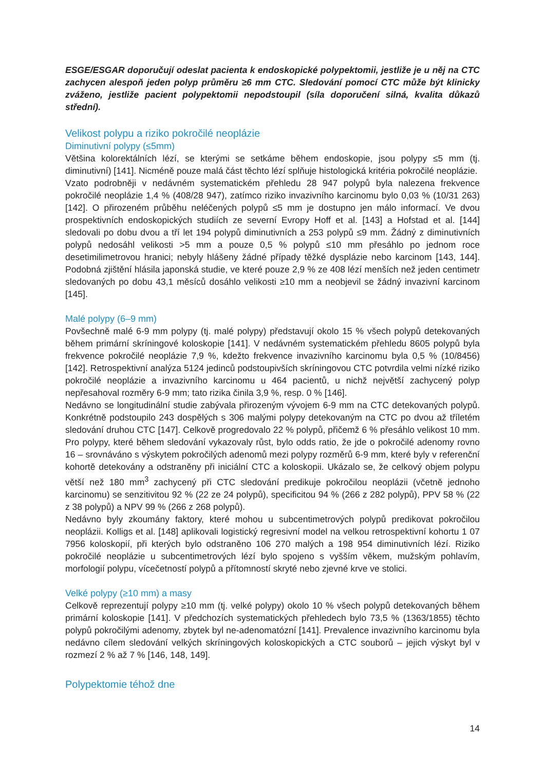ESGE/ESGAR doporučují odeslat pacienta k endoskopické polypektomii, jestliže je u něj na CTC zachycen alespoň jeden polyp průměru ≥6 mm CTC. Sledování pomocí CTC může být klinicky zváženo, jestliže pacient polypektomii nepodstoupil (síla doporučení silná, kvalita důkazů střední).
Velikost polypu a riziko pokročilé neoplázie
Diminutivní polypy (≤5mm)
Většina kolorektálních lézí, se kterými se setkáme během endoskopie, jsou polypy ≤5 mm (tj. diminutivní) [141]. Nicméně pouze malá část těchto lézí splňuje histologická kritéria pokročilé neoplázie.
Vzato podrobněji v nedávném systematickém přehledu 28 947 polypů byla nalezena frekvence pokročilé neoplázie 1,4 % (408/28 947), zatímco riziko invazivního karcinomu bylo 0,03 % (10/31 263) [142]. O přirozeném průběhu neléčených polypů ≤5 mm je dostupno jen málo informací. Ve dvou prospektivních endoskopických studiích ze severní Evropy Hoff et al. [143] a Hofstad et al. [144] sledovali po dobu dvou a tří let 194 polypů diminutivních a 253 polypů ≤9 mm. Žádný z diminutivních polypů nedosáhl velikosti >5 mm a pouze 0,5 % polypů ≤10 mm přesáhlo po jednom roce desetimilimetrovou hranici; nebyly hlášeny žádné případy těžké dysplázie nebo karcinom [143, 144]. Podobná zjištění hlásila japonská studie, ve které pouze 2,9 % ze 408 lézí menších než jeden centimetr sledovaných po dobu 43,1 měsíců dosáhlo velikosti ≥10 mm a neobjevil se žádný invazivní karcinom [145].
Malé polypy (6–9 mm)
Povšechně malé 6-9 mm polypy (tj. malé polypy) představují okolo 15 % všech polypů detekovaných během primární skríningové koloskopie [141]. V nedávném systematickém přehledu 8605 polypů byla frekvence pokročilé neoplázie 7,9 %, kdežto frekvence invazivního karcinomu byla 0,5 % (10/8456) [142]. Retrospektivní analýza 5124 jedinců podstoupivších skríningovou CTC potvrdila velmi nízké riziko pokročilé neoplázie a invazivního karcinomu u 464 pacientů, u nichž největší zachycený polyp nepřesahoval rozměry 6-9 mm; tato rizika činila 3,9 %, resp. 0 % [146].
Nedávno se longitudinální studie zabývala přirozeným vývojem 6-9 mm na CTC detekovaných polypů. Konkrétně podstoupilo 243 dospělých s 306 malými polypy detekovaným na CTC po dvou až tříletém sledování druhou CTC [147]. Celkově progredovalo 22 % polypů, přičemž 6 % přesáhlo velikost 10 mm. Pro polypy, které během sledování vykazovaly růst, bylo odds ratio, že jde o pokročilé adenomy rovno 16 – srovnáváno s výskytem pokročilých adenomů mezi polypy rozměrů 6-9 mm, které byly v referenční kohortě detekovány a odstraněny při iniciální CTC a koloskopii. Ukázalo se, že celkový objem polypu větší než 180 mm<sup>3</sup> zachycený při CTC sledování predikuje pokročilou neoplázii (včetně jednoho karcinomu) se senzitivitou 92 % (22 ze 24 polypů), specificitou 94 % (266 z 282 polypů), PPV 58 % (22 z 38 polypů) a NPV 99 % (266 z 268 polypů).
Nedávno byly zkoumány faktory, které mohou u subcentimetrových polypů predikovat pokročilou neoplázii. Kolligs et al. [148] aplikovali logistický regresivní model na velkou retrospektivní kohortu 1 07 7956 koloskopií, při kterých bylo odstraněno 106 270 malých a 198 954 diminutivních lézí. Riziko pokročilé neoplázie u subcentimetrových lézí bylo spojeno s vyšším věkem, mužským pohlavím, morfologií polypu, vícečetností polypů a přítomností skryté nebo zjevné krve ve stolici.
Velké polypy (≥10 mm) a masy
Celkově reprezentují polypy ≥10 mm (tj. velké polypy) okolo 10 % všech polypů detekovaných během primární koloskopie [141]. V předchozích systematických přehledech bylo 73,5 % (1363/1855) těchto polypů pokročilými adenomy, zbytek byl ne-adenomatózní [141]. Prevalence invazivního karcinomu byla nedávno cílem sledování velkých skríningových koloskopických a CTC souborů – jejich výskyt byl v rozmezí 2 % až 7 % [146, 148, 149].
Polypektomie téhož dne
14